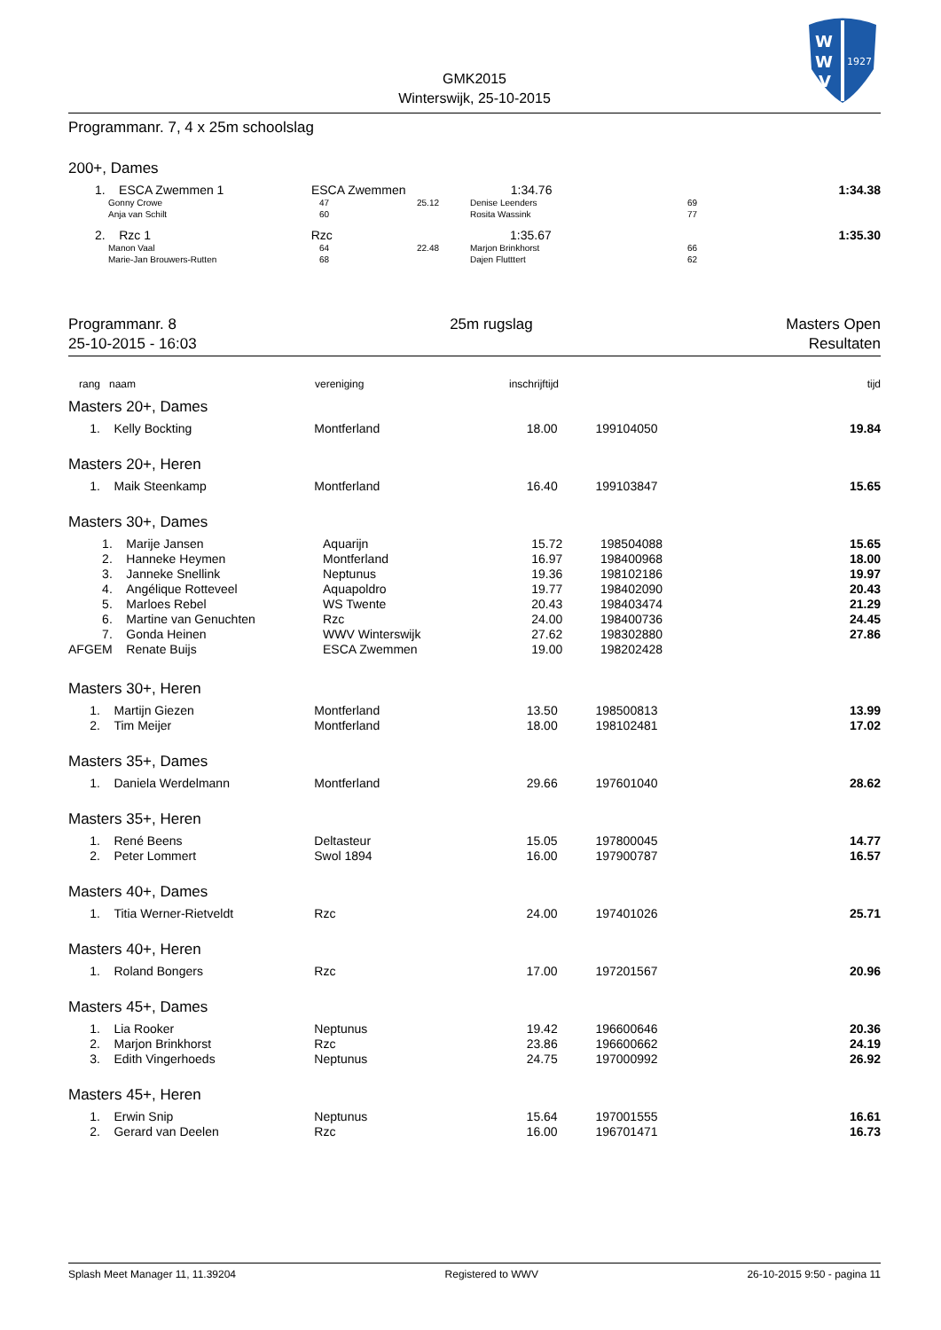W
W
V
1927
GMK2015
Winterswijk, 25-10-2015
Programmanr. 7, 4 x 25m schoolslag
200+, Dames
| 1. | ESCA Zwemmen 1 | ESCA Zwemmen | 1:34.76 | | 1:34.38 |
| | Gonny Crowe | 47 | 25.12 | Denise Leenders | 69 |
| | Anja van Schilt | 60 | | Rosita Wassink | 77 |
| 2. | Rzc 1 | Rzc | 1:35.67 | | 1:35.30 |
| | Manon Vaal | 64 | 22.48 | Marjon Brinkhorst | 66 |
| | Marie-Jan Brouwers-Rutten | 68 | | Dajen Flutttert | 62 |
Programmanr. 8
25-10-2015 - 16:03
25m rugslag Masters Open
Resultaten
| rang | naam | vereniging | inschrijftijd | | tijd |
Masters 20+, Dames
| 1. | Kelly Bockting | Montferland | 18.00 | 199104050 | 19.84 |
Masters 20+, Heren
| 1. | Maik Steenkamp | Montferland | 16.40 | 199103847 | 15.65 |
Masters 30+, Dames
| 1. | Marije Jansen | Aquarijn | 15.72 | 198504088 | 15.65 |
| 2. | Hanneke Heymen | Montferland | 16.97 | 198400968 | 18.00 |
| 3. | Janneke Snellink | Neptunus | 19.36 | 198102186 | 19.97 |
| 4. | Angélique Rotteveel | Aquapoldro | 19.77 | 198402090 | 20.43 |
| 5. | Marloes Rebel | WS Twente | 20.43 | 198403474 | 21.29 |
| 6. | Martine van Genuchten | Rzc | 24.00 | 198400736 | 24.45 |
| 7. | Gonda Heinen | WWV Winterswijk | 27.62 | 198302880 | 27.86 |
| AFGEM | Renate Buijs | ESCA Zwemmen | 19.00 | 198202428 | |
Masters 30+, Heren
| 1. | Martijn Giezen | Montferland | 13.50 | 198500813 | 13.99 |
| 2. | Tim Meijer | Montferland | 18.00 | 198102481 | 17.02 |
Masters 35+, Dames
| 1. | Daniela Werdelmann | Montferland | 29.66 | 197601040 | 28.62 |
Masters 35+, Heren
| 1. | René Beens | Deltasteur | 15.05 | 197800045 | 14.77 |
| 2. | Peter Lommert | Swol 1894 | 16.00 | 197900787 | 16.57 |
Masters 40+, Dames
| 1. | Titia Werner-Rietveldt | Rzc | 24.00 | 197401026 | 25.71 |
Masters 40+, Heren
| 1. | Roland Bongers | Rzc | 17.00 | 197201567 | 20.96 |
Masters 45+, Dames
| 1. | Lia Rooker | Neptunus | 19.42 | 196600646 | 20.36 |
| 2. | Marjon Brinkhorst | Rzc | 23.86 | 196600662 | 24.19 |
| 3. | Edith Vingerhoeds | Neptunus | 24.75 | 197000992 | 26.92 |
Masters 45+, Heren
| 1. | Erwin Snip | Neptunus | 15.64 | 197001555 | 16.61 |
| 2. | Gerard van Deelen | Rzc | 16.00 | 196701471 | 16.73 |
Splash Meet Manager 11, 11.39204 Registered to WWV 26-10-2015 9:50 - pagina 11